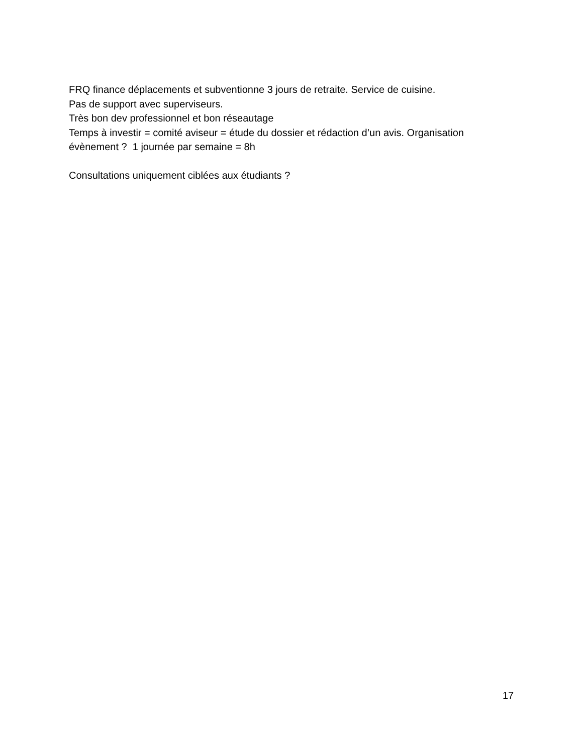FRQ finance déplacements et subventionne 3 jours de retraite. Service de cuisine.
Pas de support avec superviseurs.
Très bon dev professionnel et bon réseautage
Temps à investir = comité aviseur = étude du dossier et rédaction d’un avis. Organisation évènement ? 1 journée par semaine = 8h
Consultations uniquement ciblées aux étudiants ?
17